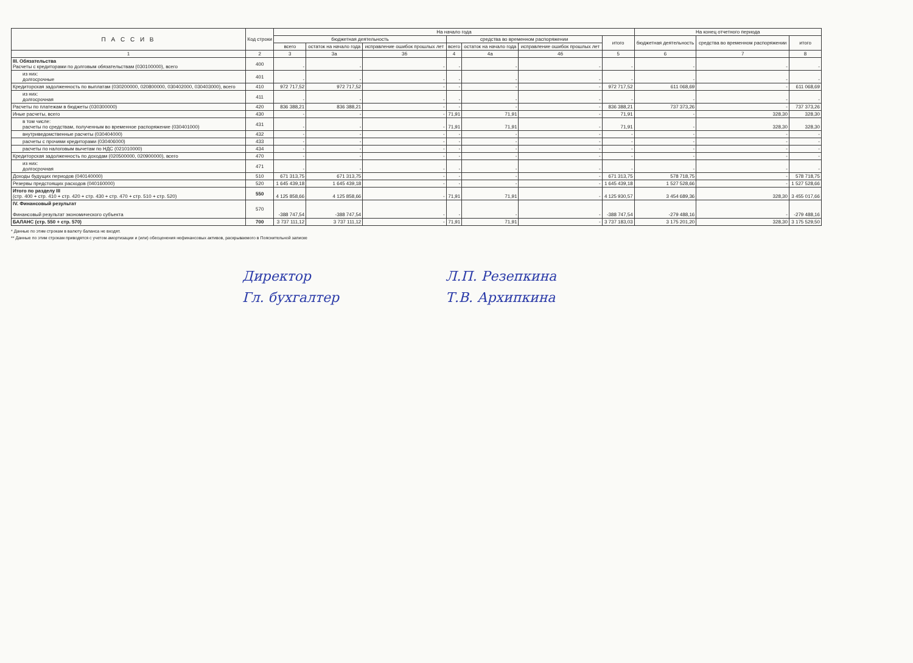| П А С С И В | Код строки | На начало года | | | | | | | На конец отчетного периода | | |
| --- | --- | --- | --- | --- | --- | --- | --- | --- | --- | --- | --- |
| | | бюджетная деятельность | | | средства во временном распоряжении | | | итого | бюджетная деятельность | средства во временном распоряжении | итого |
| | | всего | остаток на начало года | исправление ошибок прошлых лет | всего | остаток на начало года | исправление ошибок прошлых лет | | | | |
| 1 | 2 | 3 | 3а | 3б | 4 | 4а | 4б | 5 | 6 | 7 | 8 |
| III. Обязательства Расчеты с кредиторами по долговым обязательствам (030100000), всего | 400 | - | - | - | - | - | - | - | - | - | - |
| из них: долгосрочные | 401 | - | - | - | - | - | - | - | - | - | - |
| Кредиторская задолженность по выплатам (030200000, 020800000, 030402000, 030403000), всего | 410 | 972 717,52 | 972 717,52 | - | - | - | - | 972 717,52 | 611 068,69 | - | 611 068,69 |
| из них: долгосрочная | 411 | - | - | - | - | - | - | - | - | - | - |
| Расчеты по платежам в бюджеты (030300000) | 420 | 836 388,21 | 836 388,21 | - | - | - | - | 836 388,21 | 737 373,26 | - | 737 373,26 |
| Иные расчеты, всего | 430 | - | - | - | 71,91 | 71,91 | - | 71,91 | - | 328,30 | 328,30 |
| в том числе: расчеты по средствам, полученным во временное распоряжение (030401000) | 431 | - | - | - | 71,91 | 71,91 | - | 71,91 | - | 328,30 | 328,30 |
| внутриведомственные расчеты (030404000) | 432 | - | - | - | - | - | - | - | - | - | - |
| расчеты с прочими кредиторами (030406000) | 433 | - | - | - | - | - | - | - | - | - | - |
| расчеты по налоговым вычетам по НДС (021010000) | 434 | - | - | - | - | - | - | - | - | - | - |
| Кредиторская задолженность по доходам (020500000, 020900000), всего | 470 | - | - | - | - | - | - | - | - | - | - |
| из них: долгосрочная | 471 | - | - | - | - | - | - | - | - | - | - |
| Доходы будущих периодов (040140000) | 510 | 671 313,75 | 671 313,75 | - | - | - | - | 671 313,75 | 578 718,75 | - | 578 718,75 |
| Резервы предстоящих расходов (040160000) | 520 | 1 645 439,18 | 1 645 439,18 | - | - | - | - | 1 645 439,18 | 1 527 528,66 | - | 1 527 528,66 |
| Итого по разделу III (стр. 400 + стр. 410 + стр. 420 + стр. 430 + стр. 470 + стр. 510 + стр. 520) | 550 | 4 125 858,66 | 4 125 858,66 | - | 71,91 | 71,91 | - | 4 125 930,57 | 3 454 689,36 | 328,30 | 3 455 017,66 |
| IV. Финансовый результат Финансовый результат экономического субъекта | 570 | -388 747,54 | -388 747,54 | - | - | - | - | -388 747,54 | -279 488,16 | - | -279 488,16 |
| БАЛАНС (стр. 550 + стр. 570) | 700 | 3 737 111,12 | 3 737 111,12 | - | 71,91 | 71,91 | - | 3 737 183,03 | 3 175 201,20 | 328,30 | 3 175 529,50 |
* Данные по этим строкам в валюту баланса не входят.
** Данные по этим строкам приводятся с учетом амортизации и (или) обесценения нефинансовых активов, раскрываемого в Пояснительной записке
Директор Л.П. Резепкина
Гл. бухгалтер Т.В. Архипкина